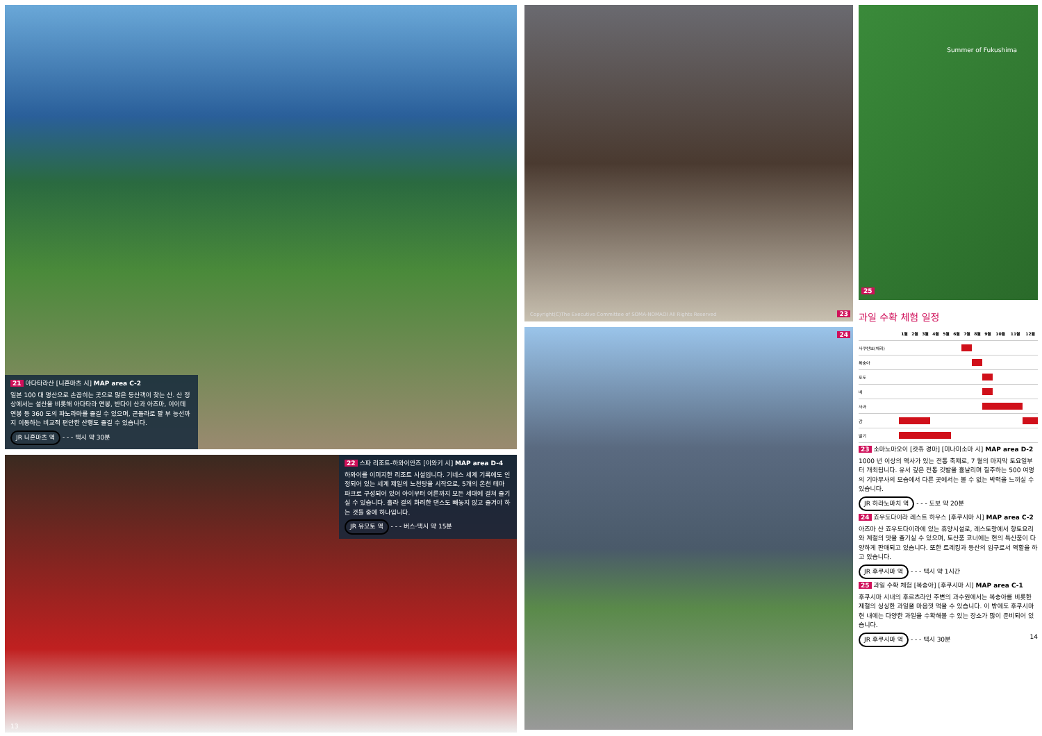21 아다타라산 [니혼마츠 시] MAP area C-2
일본 100 대 명산으로 손꼽히는 곳으로 많은 등산객이 찾는 산. 산 정상에서는 설산을 비롯해 아다타라 연봉, 반다이 산과 아즈마, 이이데 연봉 등 360 도의 파노라마를 즐길 수 있으며, 곤돌라로 팔 부 능선까지 이동하는 비교적 편안한 산행도 즐길 수 있습니다.
JR 니혼마츠 역 - - - 택시 약 30분
22 스파 리조트-하와이안즈 [이와키 시] MAP area D-4
하와이를 이미지한 리조트 시설입니다. 기네스 세계 기록에도 인정되어 있는 세계 제일의 노천탕을 시작으로, 5개의 온천 테마 파크로 구성되어 있어 아이부터 어른까지 모든 세대에 걸쳐 즐기실 수 있습니다. 훌라 걸의 화려한 댄스도 빼놓지 않고 즐겨야 하는 것들 중에 하나입니다.
JR 유모토 역 - - - 버스·택시 약 15분
13
Copyright(C)The Executive Committee of SOMA-NOMAOI All Rights Reserved
23
24
Summer of Fukushima
25
과일 수확 체험 일정
| | 1월 | 2월 | 3월 | 4월 | 5월 | 6월 | 7월 | 8월 | 9월 | 10월 | 11월 | 12월 |
| --- | --- | --- | --- | --- | --- | --- | --- | --- | --- | --- | --- | --- |
| 사쿠란보(체리) | | | | | | | | | | | | |
| 복숭아 | | | | | | | | | | | | |
| 포도 | | | | | | | | | | | | |
| 배 | | | | | | | | | | | | |
| 사과 | | | | | | | | | | | | |
| 감 | | | | | | | | | | | | |
| 딸기 | | | | | | | | | | | | |
23 소마노마오이 [캇츄 경마] [미나미소마 시] MAP area D-2
1000 년 이상의 역사가 있는 전통 축제로, 7 월의 마지막 토요일부터 개최됩니다. 유서 깊은 전통 깃발을 휼날리며 질주하는 500 여명의 기마무사의 모습에서 다른 곳에서는 볼 수 없는 박력을 느끼실 수 있습니다.
JR 하라노마치 역 - - - 도보 약 20분
24 죠우도다이라 레스트 하우스 [후쿠시마 시] MAP area C-2
아즈마 산 죠우도다이라에 있는 휴양시설로, 레스토랑에서 향토요리와 계절의 맛을 즐기실 수 있으며, 토산품 코너에는 현의 특산품이 다양하게 판매되고 있습니다. 또한 트레킹과 등산의 입구로서 역할을 하고 있습니다.
JR 후쿠시마 역 - - - 택시 약 1시간
25 과일 수확 체험 [복숭아] [후쿠시마 시] MAP area C-1
후쿠시마 시내의 후르츠라인 주변의 과수원에서는 복숭아를 비롯한 제철의 싱싱한 과일을 마음껏 먹을 수 있습니다. 이 밖에도 후쿠시마현 내에는 다양한 과일을 수확해볼 수 있는 장소가 많이 준비되어 있습니다.
JR 후쿠시마 역 - - - 택시 30분 14